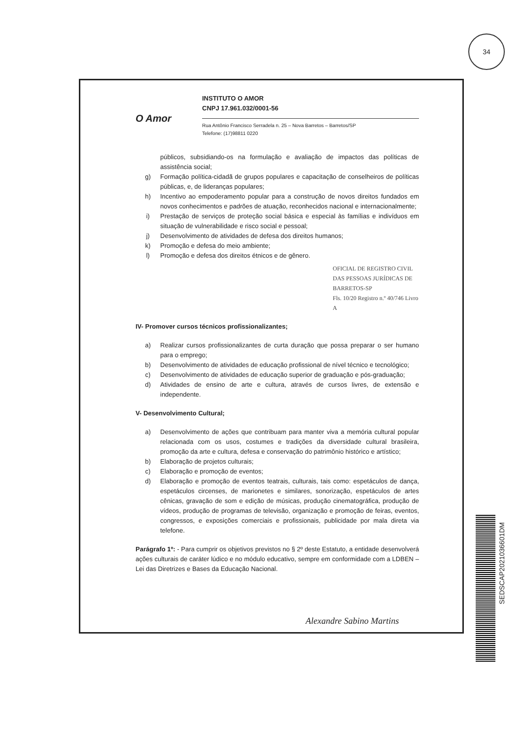34
O Amor
INSTITUTO O AMOR
CNPJ 17.961.032/0001-56
Rua Antônio Francisco Serradela n. 25 – Nova Barretos – Barretos/SP
Telefone: (17)98811 0220
públicos, subsidiando-os na formulação e avaliação de impactos das políticas de assistência social;
g) Formação política-cidadã de grupos populares e capacitação de conselheiros de políticas públicas, e, de lideranças populares;
h) Incentivo ao empoderamento popular para a construção de novos direitos fundados em novos conhecimentos e padrões de atuação, reconhecidos nacional e internacionalmente;
i) Prestação de serviços de proteção social básica e especial às famílias e indivíduos em situação de vulnerabilidade e risco social e pessoal;
j) Desenvolvimento de atividades de defesa dos direitos humanos;
k) Promoção e defesa do meio ambiente;
l) Promoção e defesa dos direitos étnicos e de gênero.
OFICIAL DE REGISTRO CIVIL DAS PESSOAS JURÍDICAS DE BARRETOS-SP
Fls. 10/20 Registro n.º 40/746 Livro A
IV- Promover cursos técnicos profissionalizantes;
a) Realizar cursos profissionalizantes de curta duração que possa preparar o ser humano para o emprego;
b) Desenvolvimento de atividades de educação profissional de nível técnico e tecnológico;
c) Desenvolvimento de atividades de educação superior de graduação e pós-graduação;
d) Atividades de ensino de arte e cultura, através de cursos livres, de extensão e independente.
V- Desenvolvimento Cultural;
a) Desenvolvimento de ações que contribuam para manter viva a memória cultural popular relacionada com os usos, costumes e tradições da diversidade cultural brasileira, promoção da arte e cultura, defesa e conservação do patrimônio histórico e artístico;
b) Elaboração de projetos culturais;
c) Elaboração e promoção de eventos;
d) Elaboração e promoção de eventos teatrais, culturais, tais como: espetáculos de dança, espetáculos circenses, de marionetes e similares, sonorização, espetáculos de artes cênicas, gravação de som e edição de músicas, produção cinematográfica, produção de vídeos, produção de programas de televisão, organização e promoção de feiras, eventos, congressos, e exposições comerciais e profissionais, publicidade por mala direta via telefone.
Parágrafo 1º: - Para cumprir os objetivos previstos no § 2º deste Estatuto, a entidade desenvolverá ações culturais de caráter lúdico e no módulo educativo, sempre em conformidade com a LDBEN – Lei das Diretrizes e Bases da Educação Nacional.
Alexandre Sabino Martins
SEDSCAP2021036601DM